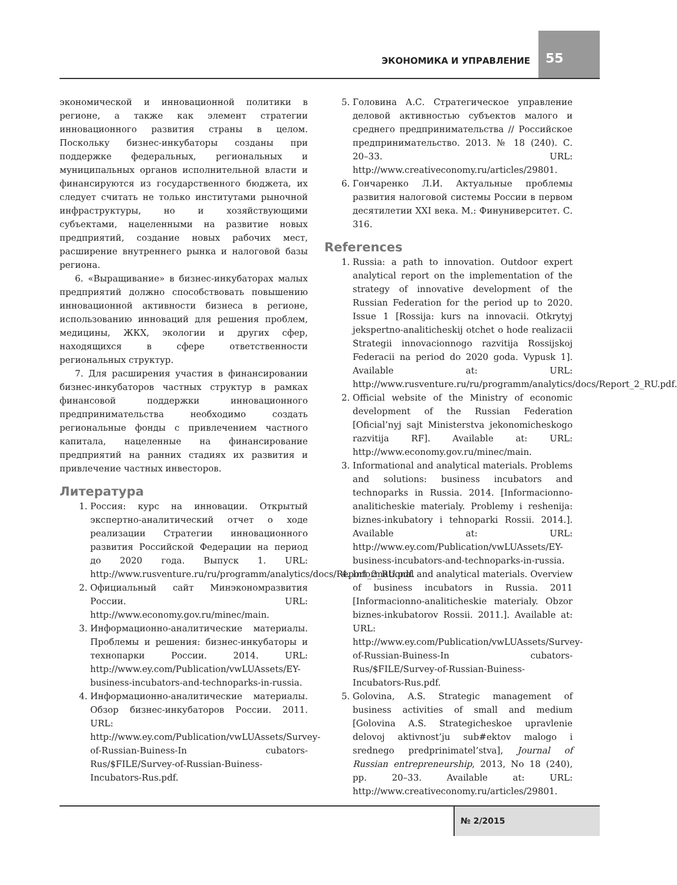ЭКОНОМИКА И УПРАВЛЕНИЕ
55
экономической и инновационной политики в регионе, а также как элемент стратегии инновационного развития страны в целом. Поскольку бизнес-инкубаторы созданы при поддержке федеральных, региональных и муниципальных органов исполнительной власти и финансируются из государственного бюджета, их следует считать не только институтами рыночной инфраструктуры, но и хозяйствующими субъектами, нацеленными на развитие новых предприятий, создание новых рабочих мест, расширение внутреннего рынка и налоговой базы региона.
6. «Выращивание» в бизнес-инкубаторах малых предприятий должно способствовать повышению инновационной активности бизнеса в регионе, использованию инноваций для решения проблем, медицины, ЖКХ, экологии и других сфер, находящихся в сфере ответственности региональных структур.
7. Для расширения участия в финансировании бизнес-инкубаторов частных структур в рамках финансовой поддержки инновационного предпринимательства необходимо создать региональные фонды с привлечением частного капитала, нацеленные на финансирование предприятий на ранних стадиях их развития и привлечение частных инвесторов.
Литература
1. Россия: курс на инновации. Открытый экспертно-аналитический отчет о ходе реализации Стратегии инновационного развития Российской Федерации на период до 2020 года. Выпуск 1. URL: http://www.rusventure.ru/ru/programm/analytics/docs/Report_2_RU.pdf.
2. Официальный сайт Минэкономразвития России. URL: http://www.economy.gov.ru/minec/main.
3. Информационно-аналитические материалы. Проблемы и решения: бизнес-инкубаторы и технопарки России. 2014. URL: http://www.ey.com/Publication/vwLUAssets/EY-business-incubators-and-technoparks-in-russia.
4. Информационно-аналитические материалы. Обзор бизнес-инкубаторов России. 2011. URL: http://www.ey.com/Publication/vwLUAssets/Survey-of-Russian-Buiness-In cubators-Rus/$FILE/Survey-of-Russian-Buiness-Incubators-Rus.pdf.
5. Головина А.С. Стратегическое управление деловой активностью субъектов малого и среднего предпринимательства // Российское предпринимательство. 2013. № 18 (240). С. 20–33. URL: http://www.creativeconomy.ru/articles/29801.
6. Гончаренко Л.И. Актуальные проблемы развития налоговой системы России в первом десятилетии XXI века. М.: Финуниверситет. С. 316.
References
1. Russia: a path to innovation. Outdoor expert analytical report on the implementation of the strategy of innovative development of the Russian Federation for the period up to 2020. Issue 1 [Rossija: kurs na innovacii. Otkrytyj jekspertno-analiticheskij otchet o hode realizacii Strategii innovacionnogo razvitija Rossijskoj Federacii na period do 2020 goda. Vypusk 1]. Available at: URL: http://www.rusventure.ru/ru/programm/analytics/docs/Report_2_RU.pdf.
2. Official website of the Ministry of economic development of the Russian Federation [Oficial’nyj sajt Ministerstva jekonomicheskogo razvitija RF]. Available at: URL: http://www.economy.gov.ru/minec/main.
3. Informational and analytical materials. Problems and solutions: business incubators and technoparks in Russia. 2014. [Informacionno-analiticheskie materialy. Problemy i reshenija: biznes-inkubatory i tehnoparki Rossii. 2014.]. Available at: URL: http://www.ey.com/Publication/vwLUAssets/EY-business-incubators-and-technoparks-in-russia.
4. Informational and analytical materials. Overview of business incubators in Russia. 2011 [Informacionno-analiticheskie materialy. Obzor biznes-inkubatorov Rossii. 2011.]. Available at: URL: http://www.ey.com/Publication/vwLUAssets/Survey-of-Russian-Buiness-In cubators-Rus/$FILE/Survey-of-Russian-Buiness-Incubators-Rus.pdf.
5. Golovina, A.S. Strategic management of business activities of small and medium [Golovina A.S. Strategicheskoe upravlenie delovoj aktivnost’ju sub#ektov malogo i srednego predprinimatel’stva], Journal of Russian entrepreneurship, 2013, No 18 (240), pp. 20–33. Available at: URL: http://www.creativeconomy.ru/articles/29801.
№ 2/2015